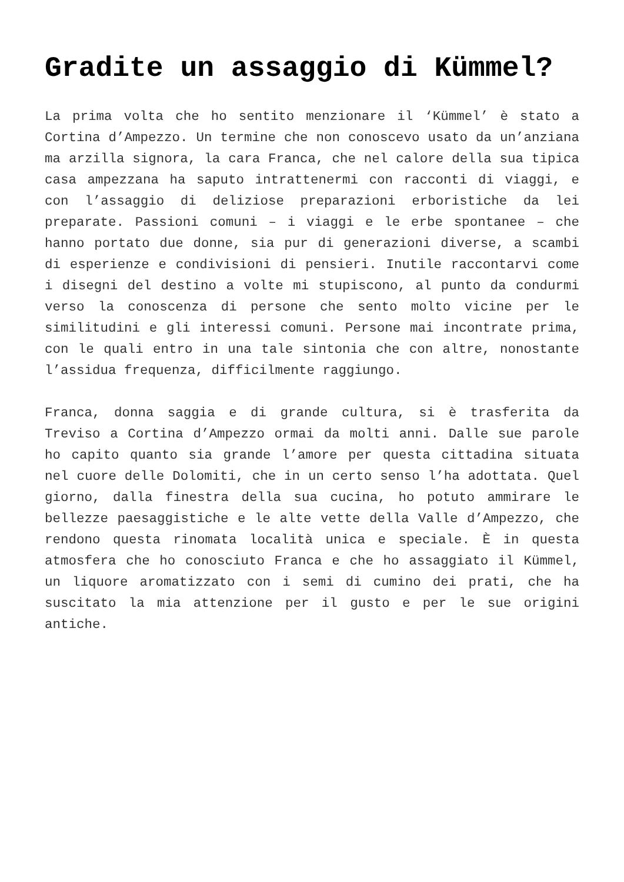Gradite un assaggio di Kümmel?
La prima volta che ho sentito menzionare il ‘Kümmel’ è stato a Cortina d’Ampezzo. Un termine che non conoscevo usato da un’anziana ma arzilla signora, la cara Franca, che nel calore della sua tipica casa ampezzana ha saputo intrattenermi con racconti di viaggi, e con l’assaggio di deliziose preparazioni erboristiche da lei preparate. Passioni comuni – i viaggi e le erbe spontanee – che hanno portato due donne, sia pur di generazioni diverse, a scambi di esperienze e condivisioni di pensieri. Inutile raccontarvi come i disegni del destino a volte mi stupiscono, al punto da condurmi verso la conoscenza di persone che sento molto vicine per le similitudini e gli interessi comuni. Persone mai incontrate prima, con le quali entro in una tale sintonia che con altre, nonostante l’assidua frequenza, difficilmente raggiungo.
Franca, donna saggia e di grande cultura, si è trasferita da Treviso a Cortina d’Ampezzo ormai da molti anni. Dalle sue parole ho capito quanto sia grande l’amore per questa cittadina situata nel cuore delle Dolomiti, che in un certo senso l’ha adottata. Quel giorno, dalla finestra della sua cucina, ho potuto ammirare le bellezze paesaggistiche e le alte vette della Valle d’Ampezzo, che rendono questa rinomata località unica e speciale. È in questa atmosfera che ho conosciuto Franca e che ho assaggiato il Kümmel, un liquore aromatizzato con i semi di cumino dei prati, che ha suscitato la mia attenzione per il gusto e per le sue origini antiche.